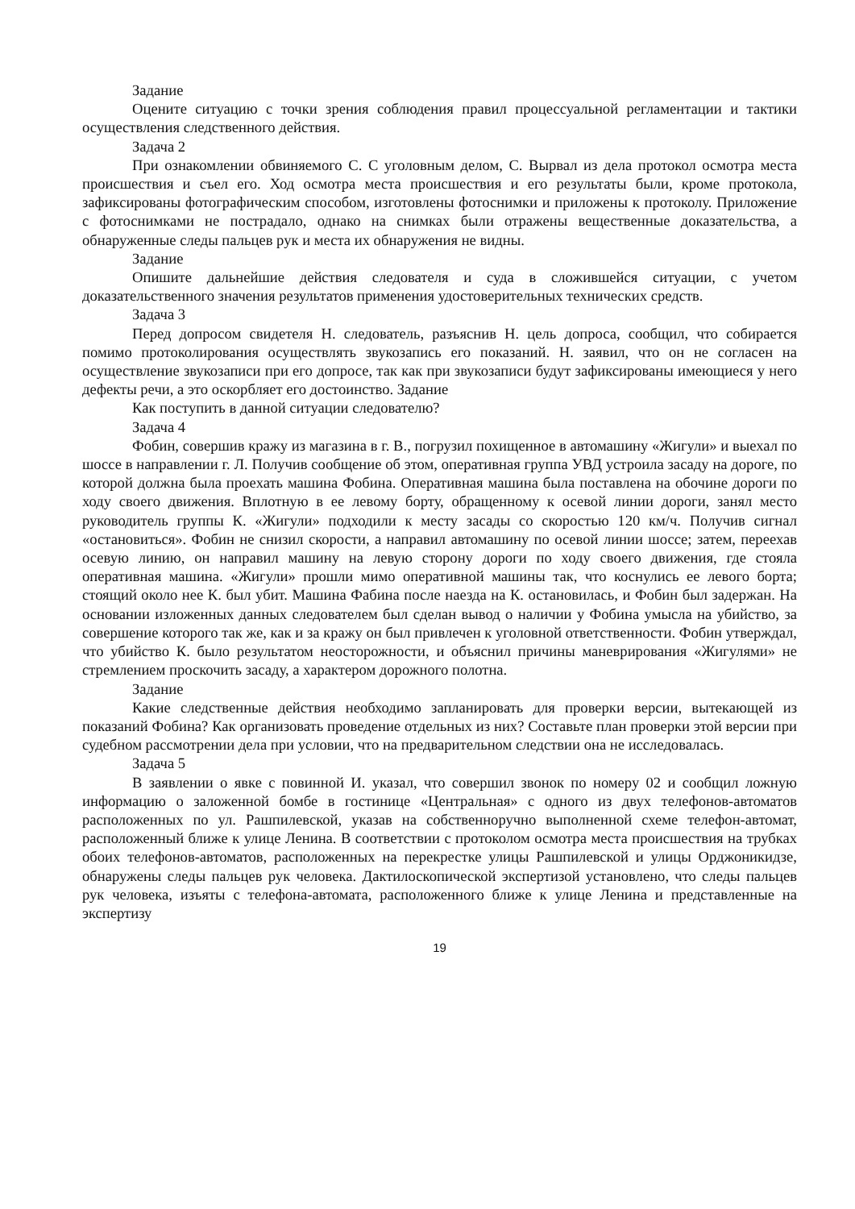Задание
Оцените ситуацию с точки зрения соблюдения правил процессуальной регламентации и тактики осуществления следственного действия.
Задача 2
При ознакомлении обвиняемого С. С уголовным делом, С. Вырвал из дела протокол осмотра места происшествия и съел его. Ход осмотра места происшествия и его результаты были, кроме протокола, зафиксированы фотографическим способом, изготовлены фотоснимки и приложены к протоколу. Приложение с фотоснимками не пострадало, однако на снимках были отражены вещественные доказательства, а обнаруженные следы пальцев рук и места их обнаружения не видны.
Задание
Опишите дальнейшие действия следователя и суда в сложившейся ситуации, с учетом доказательственного значения результатов применения удостоверительных технических средств.
Задача 3
Перед допросом свидетеля Н. следователь, разъяснив Н. цель допроса, сообщил, что собирается помимо протоколирования осуществлять звукозапись его показаний. Н. заявил, что он не согласен на осуществление звукозаписи при его допросе, так как при звукозаписи будут зафиксированы имеющиеся у него дефекты речи, а это оскорбляет его достоинство. Задание
Как поступить в данной ситуации следователю?
Задача 4
Фобин, совершив кражу из магазина в г. В., погрузил похищенное в автомашину «Жигули» и выехал по шоссе в направлении г. Л. Получив сообщение об этом, оперативная группа УВД устроила засаду на дороге, по которой должна была проехать машина Фобина. Оперативная машина была поставлена на обочине дороги по ходу своего движения. Вплотную в ее левому борту, обращенному к осевой линии дороги, занял место руководитель группы К. «Жигули» подходили к месту засады со скоростью 120 км/ч. Получив сигнал «остановиться». Фобин не снизил скорости, а направил автомашину по осевой линии шоссе; затем, переехав осевую линию, он направил машину на левую сторону дороги по ходу своего движения, где стояла оперативная машина. «Жигули» прошли мимо оперативной машины так, что коснулись ее левого борта; стоящий около нее К. был убит. Машина Фабина после наезда на К. остановилась, и Фобин был задержан. На основании изложенных данных следователем был сделан вывод о наличии у Фобина умысла на убийство, за совершение которого так же, как и за кражу он был привлечен к уголовной ответственности. Фобин утверждал, что убийство К. было результатом неосторожности, и объяснил причины маневрирования «Жигулями» не стремлением проскочить засаду, а характером дорожного полотна.
Задание
Какие следственные действия необходимо запланировать для проверки версии, вытекающей из показаний Фобина? Как организовать проведение отдельных из них? Составьте план проверки этой версии при судебном рассмотрении дела при условии, что на предварительном следствии она не исследовалась.
Задача 5
В заявлении о явке с повинной И. указал, что совершил звонок по номеру 02 и сообщил ложную информацию о заложенной бомбе в гостинице «Центральная» с одного из двух телефонов-автоматов расположенных по ул. Рашпилевской, указав на собственноручно выполненной схеме телефон-автомат, расположенный ближе к улице Ленина. В соответствии с протоколом осмотра места происшествия на трубках обоих телефонов-автоматов, расположенных на перекрестке улицы Рашпилевской и улицы Орджоникидзе, обнаружены следы пальцев рук человека. Дактилоскопической экспертизой установлено, что следы пальцев рук человека, изъяты с телефона-автомата, расположенного ближе к улице Ленина и представленные на экспертизу
19